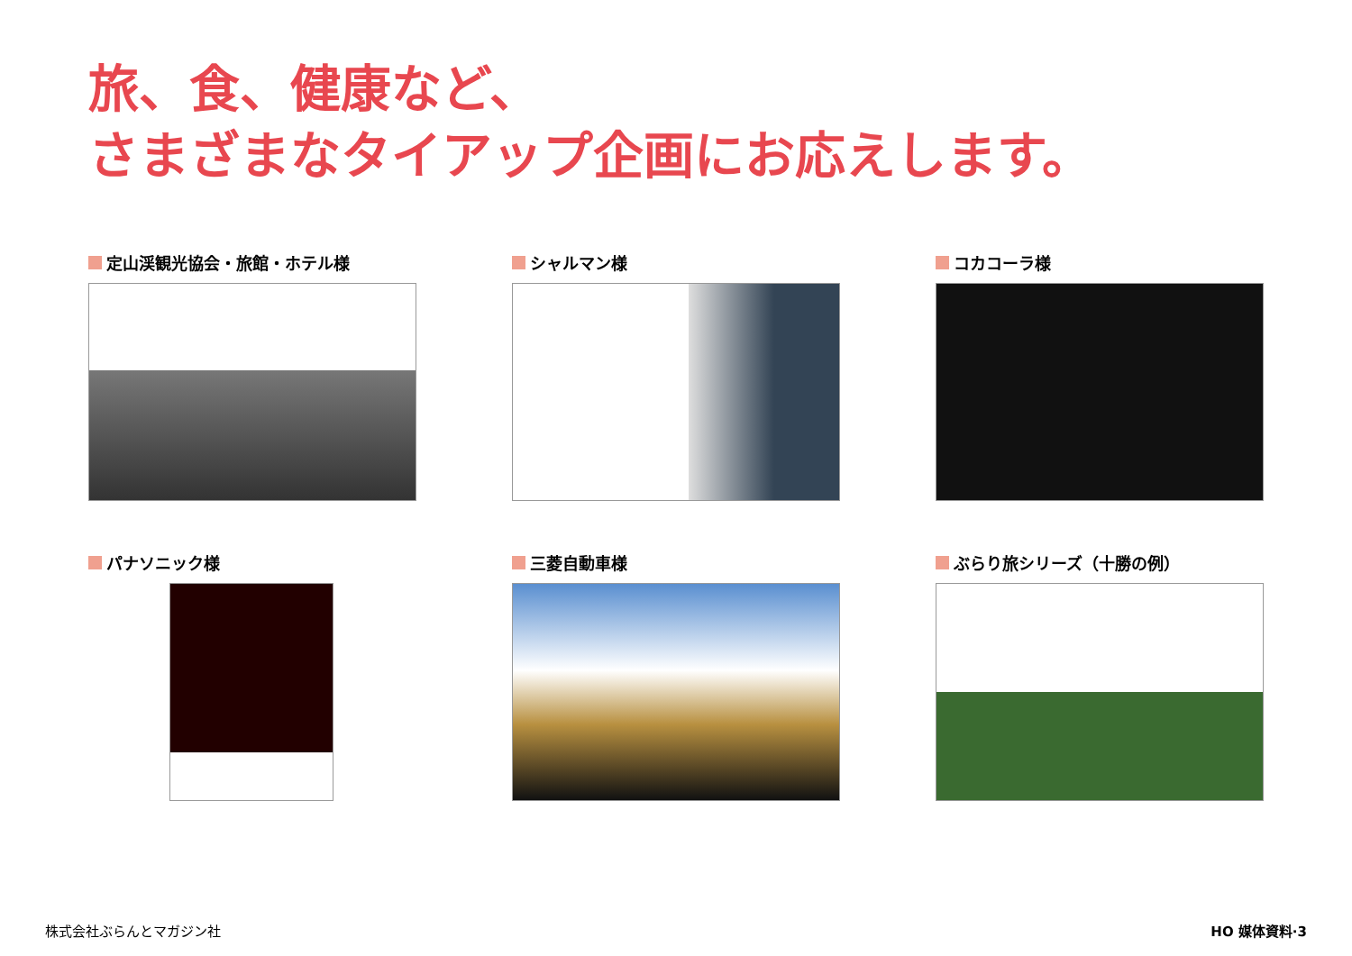旅、食、健康など、
さまざまなタイアップ企画にお応えします。
定山渓観光協会・旅館・ホテル様
シャルマン様
コカコーラ様
パナソニック様
三菱自動車様
ぶらり旅シリーズ（十勝の例）
株式会社ぶらんとマガジン社 HO 媒体資料·3